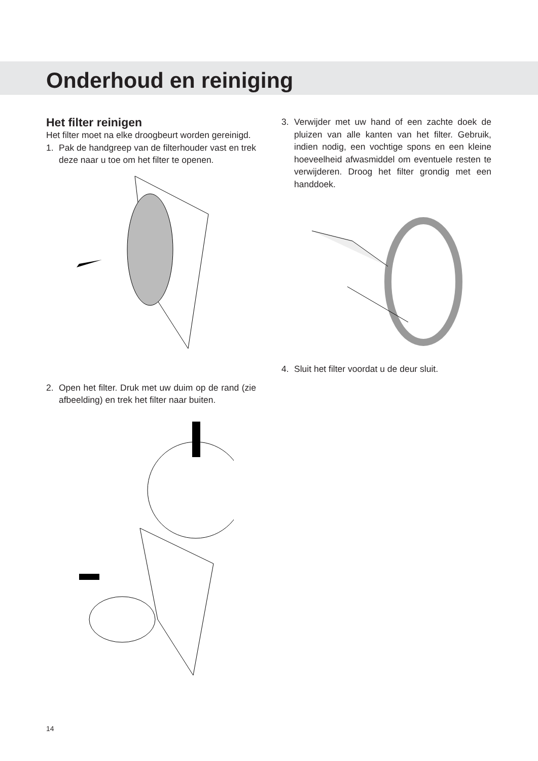Onderhoud en reiniging
Het filter reinigen
Het filter moet na elke droogbeurt worden gereinigd.
1. Pak de handgreep van de filterhouder vast en trek deze naar u toe om het filter te openen.
2. Open het filter. Druk met uw duim op de rand (zie afbeelding) en trek het filter naar buiten.
3. Verwijder met uw hand of een zachte doek de pluizen van alle kanten van het filter. Gebruik, indien nodig, een vochtige spons en een kleine hoeveelheid afwasmiddel om eventuele resten te verwijderen. Droog het filter grondig met een handdoek.
4. Sluit het filter voordat u de deur sluit.
14